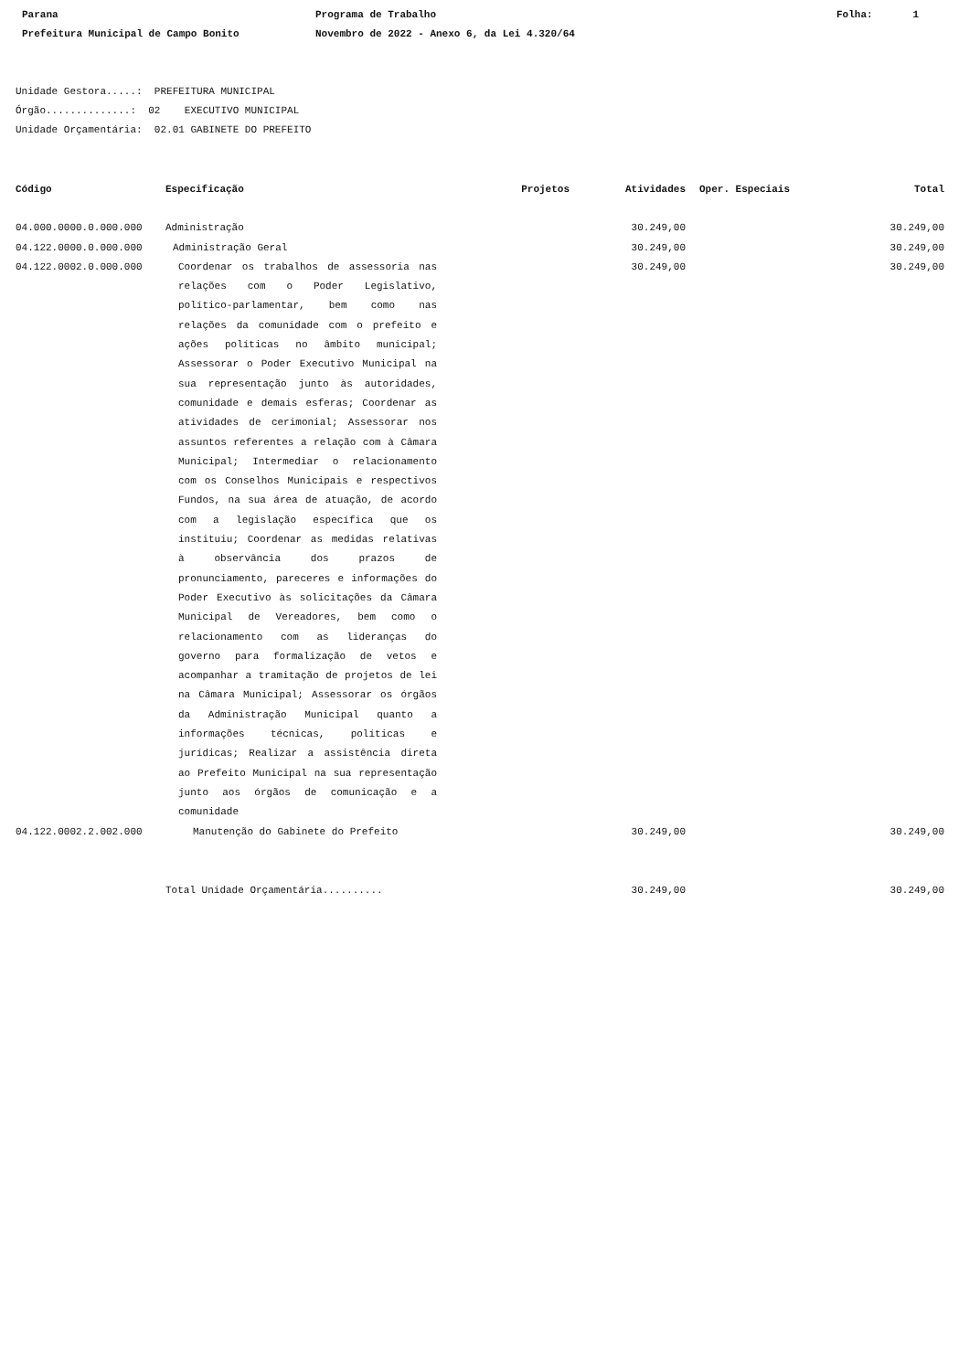Parana
Prefeitura Municipal de Campo Bonito
Programa de Trabalho
Novembro de 2022 - Anexo 6, da Lei 4.320/64
Folha: 1
Unidade Gestora.....: PREFEITURA MUNICIPAL
Órgão..............: 02 EXECUTIVO MUNICIPAL
Unidade Orçamentária: 02.01 GABINETE DO PREFEITO
| Código | Especificação | Projetos | Atividades | Oper. Especiais | Total |
| --- | --- | --- | --- | --- | --- |
| 04.000.0000.0.000.000 | Administração | | 30.249,00 | | 30.249,00 |
| 04.122.0000.0.000.000 | Administração Geral | | 30.249,00 | | 30.249,00 |
| 04.122.0002.0.000.000 | Coordenar os trabalhos de assessoria nas relações com o Poder Legislativo, político-parlamentar, bem como nas relações da comunidade com o prefeito e ações políticas no âmbito municipal; Assessorar o Poder Executivo Municipal na sua representação junto às autoridades, comunidade e demais esferas; Coordenar as atividades de cerimonial; Assessorar nos assuntos referentes a relação com à Câmara Municipal; Intermediar o relacionamento com os Conselhos Municipais e respectivos Fundos, na sua área de atuação, de acordo com a legislação específica que os instituiu; Coordenar as medidas relativas à observância dos prazos de pronunciamento, pareceres e informações do Poder Executivo às solicitações da Câmara Municipal de Vereadores, bem como o relacionamento com as lideranças do governo para formalização de vetos e acompanhar a tramitação de projetos de lei na Câmara Municipal; Assessorar os órgãos da Administração Municipal quanto a informações técnicas, políticas e jurídicas; Realizar a assistência direta ao Prefeito Municipal na sua representação junto aos órgãos de comunicação e a comunidade | | 30.249,00 | | 30.249,00 |
| 04.122.0002.2.002.000 | Manutenção do Gabinete do Prefeito | | 30.249,00 | | 30.249,00 |
| | Total Unidade Orçamentária.......... | | 30.249,00 | | 30.249,00 |